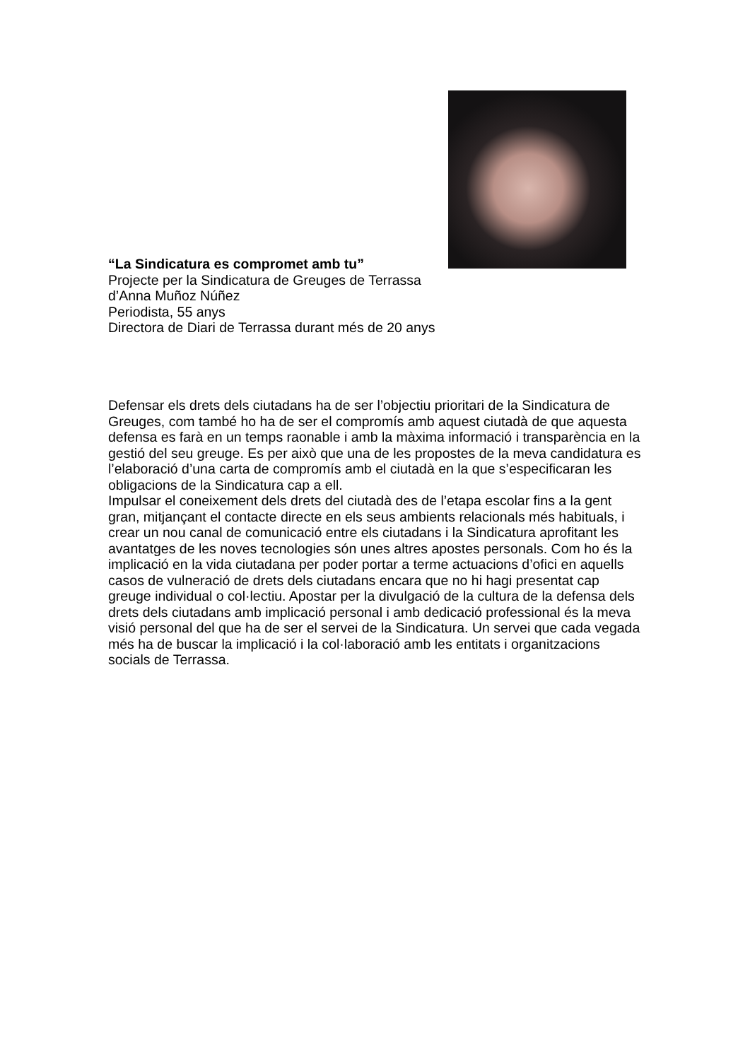“La Sindicatura es compromet amb tu”
Projecte per la Sindicatura de Greuges de Terrassa
d’Anna Muñoz Núñez
Periodista, 55 anys
Directora de Diari de Terrassa durant més de 20 anys
Defensar els drets dels ciutadans ha de ser l’objectiu prioritari de la Sindicatura de Greuges, com també ho ha de ser el compromís amb aquest ciutadà de que aquesta defensa es farà en un temps raonable i amb la màxima informació i transparència en la gestió del seu greuge. Es per això que una de les propostes de la meva candidatura es l’elaboració d’una carta de compromís amb el ciutadà en la que s’especificaran les obligacions de la Sindicatura cap a ell.
Impulsar el coneixement dels drets del ciutadà des de l’etapa escolar fins a la gent gran, mitjançant el contacte directe en els seus ambients relacionals més habituals, i crear un nou canal de comunicació entre els ciutadans i la Sindicatura aprofitant les avantatges de les noves tecnologies són unes altres apostes personals. Com ho és la implicació en la vida ciutadana per poder portar a terme actuacions d’ofici en aquells casos de vulneració de drets dels ciutadans encara que no hi hagi presentat cap greuge individual o col·lectiu. Apostar per la divulgació de la cultura de la defensa dels drets dels ciutadans amb implicació personal i amb dedicació professional és la meva visió personal del que ha de ser el servei de la Sindicatura. Un servei que cada vegada més ha de buscar la implicació i la col·laboració amb les entitats i organitzacions socials de Terrassa.